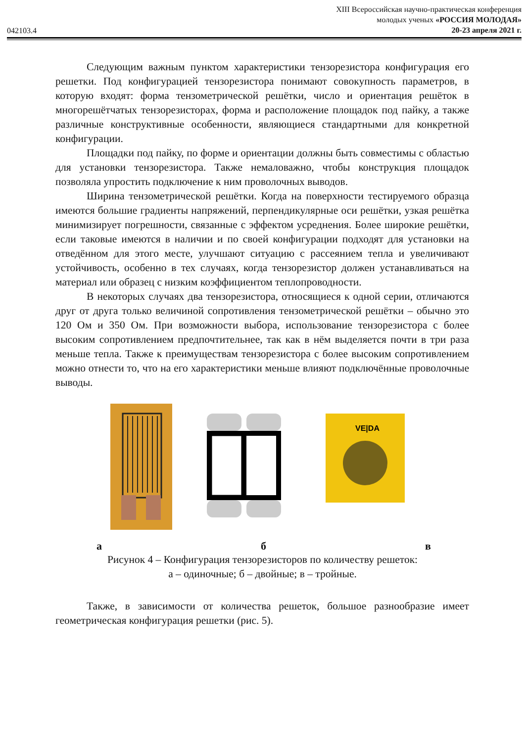042103.4
XIII Всероссийская научно-практическая конференция
молодых ученых «РОССИЯ МОЛОДАЯ»
20-23 апреля 2021 г.
Следующим важным пунктом характеристики тензорезистора конфигурация его решетки. Под конфигурацией тензорезистора понимают совокупность параметров, в которую входят: форма тензометрической решётки, число и ориентация решёток в многорешётчатых тензорезисторах, форма и расположение площадок под пайку, а также различные конструктивные особенности, являющиеся стандартными для конкретной конфигурации.
Площадки под пайку, по форме и ориентации должны быть совместимы с областью для установки тензорезистора. Также немаловажно, чтобы конструкция площадок позволяла упростить подключение к ним проволочных выводов.
Ширина тензометрической решётки. Когда на поверхности тестируемого образца имеются большие градиенты напряжений, перпендикулярные оси решётки, узкая решётка минимизирует погрешности, связанные с эффектом усреднения. Более широкие решётки, если таковые имеются в наличии и по своей конфигурации подходят для установки на отведённом для этого месте, улучшают ситуацию с рассеянием тепла и увеличивают устойчивость, особенно в тех случаях, когда тензорезистор должен устанавливаться на материал или образец с низким коэффициентом теплопроводности.
В некоторых случаях два тензорезистора, относящиеся к одной серии, отличаются друг от друга только величиной сопротивления тензометрической решётки – обычно это 120 Ом и 350 Ом. При возможности выбора, использование тензорезистора с более высоким сопротивлением предпочтительнее, так как в нём выделяется почти в три раза меньше тепла. Также к преимуществам тензорезистора с более высоким сопротивлением можно отнести то, что на его характеристики меньше влияют подключённые проволочные выводы.
VE|DA
а б в
Рисунок 4 – Конфигурация тензорезисторов по количеству решеток:
а – одиночные; б – двойные; в – тройные.
Также, в зависимости от количества решеток, большое разнообразие имеет геометрическая конфигурация решетки (рис. 5).